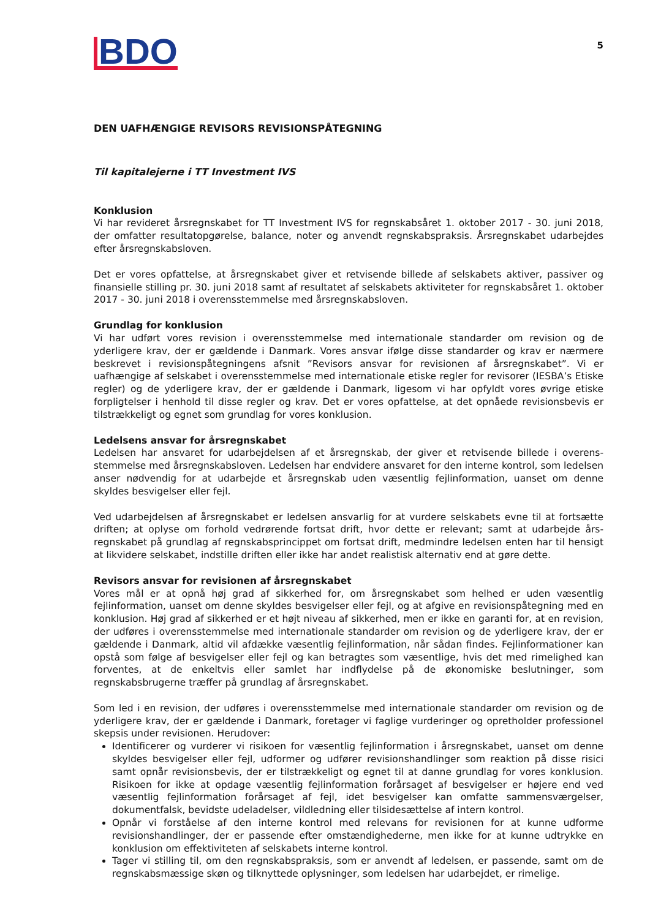BDO
5
DEN UAFHÆNGIGE REVISORS REVISIONSPÅTEGNING
Til kapitalejerne i TT Investment IVS
Konklusion
Vi har revideret årsregnskabet for TT Investment IVS for regnskabsåret 1. oktober 2017 - 30. juni 2018, der omfatter resultatopgørelse, balance, noter og anvendt regnskabspraksis. Årsregnskabet udarbejdes efter årsregnskabsloven.
Det er vores opfattelse, at årsregnskabet giver et retvisende billede af selskabets aktiver, passiver og finansielle stilling pr. 30. juni 2018 samt af resultatet af selskabets aktiviteter for regnskabsåret 1. oktober 2017 - 30. juni 2018 i overensstemmelse med årsregnskabsloven.
Grundlag for konklusion
Vi har udført vores revision i overensstemmelse med internationale standarder om revision og de yderligere krav, der er gældende i Danmark. Vores ansvar ifølge disse standarder og krav er nærmere beskrevet i revisionspåtegningens afsnit ”Revisors ansvar for revisionen af årsregnskabet”. Vi er uafhængige af selskabet i overensstemmelse med internationale etiske regler for revisorer (IESBA’s Etiske regler) og de yderligere krav, der er gældende i Danmark, ligesom vi har opfyldt vores øvrige etiske forpligtelser i henhold til disse regler og krav. Det er vores opfattelse, at det opnåede revisionsbevis er tilstrækkeligt og egnet som grundlag for vores konklusion.
Ledelsens ansvar for årsregnskabet
Ledelsen har ansvaret for udarbejdelsen af et årsregnskab, der giver et retvisende billede i overens-stemmelse med årsregnskabsloven. Ledelsen har endvidere ansvaret for den interne kontrol, som ledelsen anser nødvendig for at udarbejde et årsregnskab uden væsentlig fejlinformation, uanset om denne skyldes besvigelser eller fejl.
Ved udarbejdelsen af årsregnskabet er ledelsen ansvarlig for at vurdere selskabets evne til at fortsætte driften; at oplyse om forhold vedrørende fortsat drift, hvor dette er relevant; samt at udarbejde års-regnskabet på grundlag af regnskabsprincippet om fortsat drift, medmindre ledelsen enten har til hensigt at likvidere selskabet, indstille driften eller ikke har andet realistisk alternativ end at gøre dette.
Revisors ansvar for revisionen af årsregnskabet
Vores mål er at opnå høj grad af sikkerhed for, om årsregnskabet som helhed er uden væsentlig fejlinformation, uanset om denne skyldes besvigelser eller fejl, og at afgive en revisionspåtegning med en konklusion. Høj grad af sikkerhed er et højt niveau af sikkerhed, men er ikke en garanti for, at en revision, der udføres i overensstemmelse med internationale standarder om revision og de yderligere krav, der er gældende i Danmark, altid vil afdække væsentlig fejlinformation, når sådan findes. Fejlinformationer kan opstå som følge af besvigelser eller fejl og kan betragtes som væsentlige, hvis det med rimelighed kan forventes, at de enkeltvis eller samlet har indflydelse på de økonomiske beslutninger, som regnskabsbrugerne træffer på grundlag af årsregnskabet.
Som led i en revision, der udføres i overensstemmelse med internationale standarder om revision og de yderligere krav, der er gældende i Danmark, foretager vi faglige vurderinger og opretholder professionel skepsis under revisionen. Herudover:
Identificerer og vurderer vi risikoen for væsentlig fejlinformation i årsregnskabet, uanset om denne skyldes besvigelser eller fejl, udformer og udfører revisionshandlinger som reaktion på disse risici samt opnår revisionsbevis, der er tilstrækkeligt og egnet til at danne grundlag for vores konklusion. Risikoen for ikke at opdage væsentlig fejlinformation forårsaget af besvigelser er højere end ved væsentlig fejlinformation forårsaget af fejl, idet besvigelser kan omfatte sammensværgelser, dokumentfalsk, bevidste udeladelser, vildledning eller tilsidesættelse af intern kontrol.
Opnår vi forståelse af den interne kontrol med relevans for revisionen for at kunne udforme revisionshandlinger, der er passende efter omstændighederne, men ikke for at kunne udtrykke en konklusion om effektiviteten af selskabets interne kontrol.
Tager vi stilling til, om den regnskabspraksis, som er anvendt af ledelsen, er passende, samt om de regnskabsmæssige skøn og tilknyttede oplysninger, som ledelsen har udarbejdet, er rimelige.